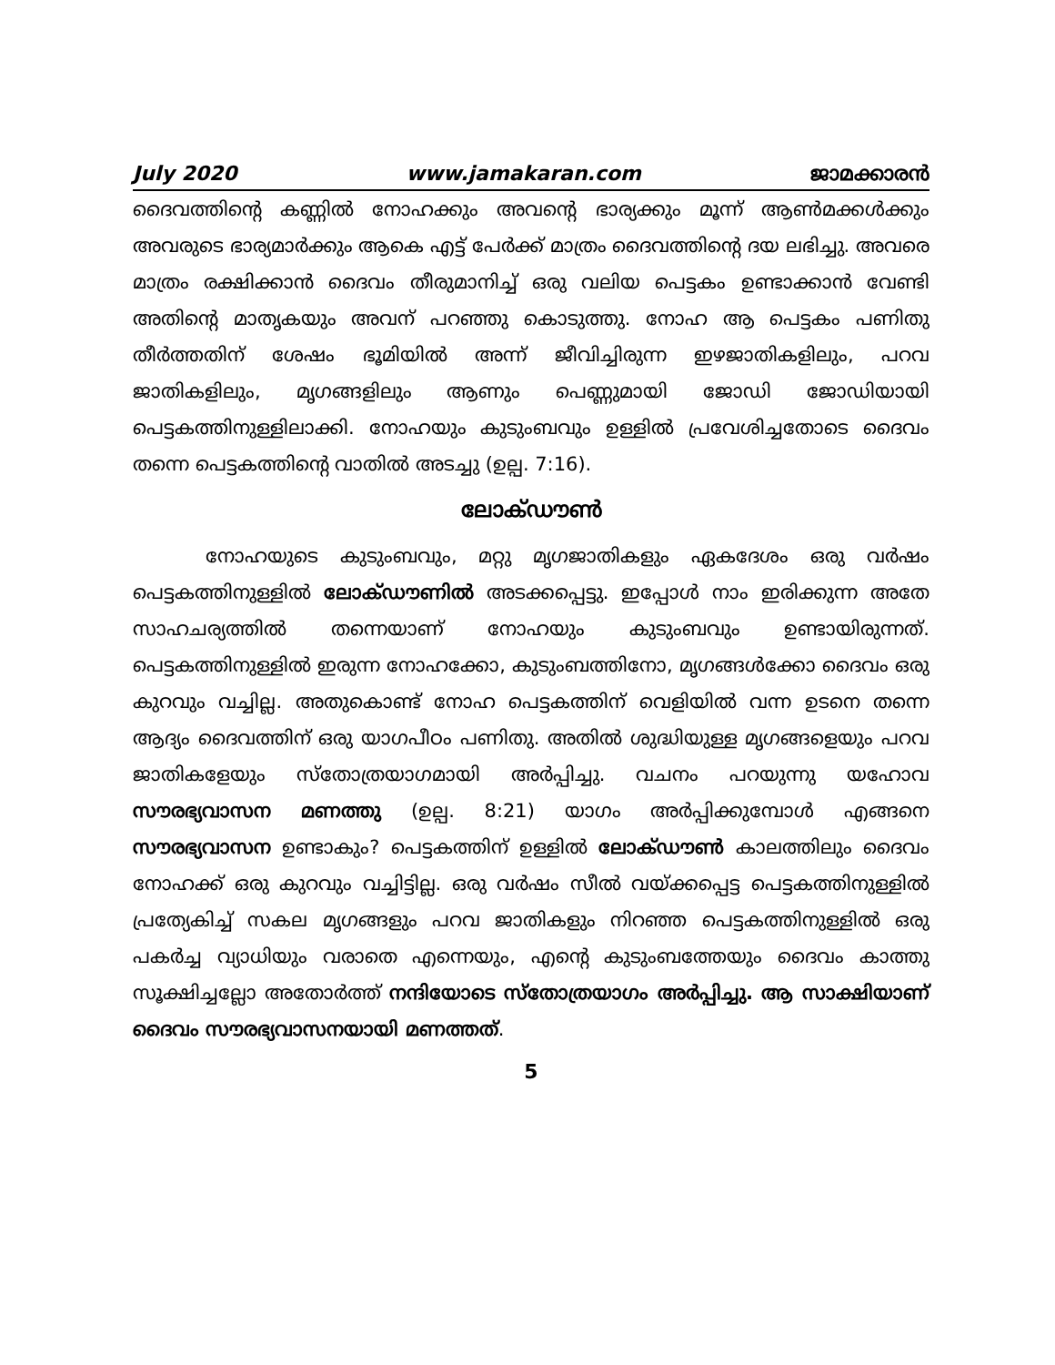July 2020 www.jamakaran.com ജാമക്കാരൻ
ദൈവത്തിന്റെ കണ്ണിൽ നോഹക്കും അവന്റെ ഭാര്യക്കും മൂന്ന് ആൺമക്കൾക്കും അവരുടെ ഭാര്യമാർക്കും ആകെ എട്ട് പേർക്ക് മാത്രം ദൈവത്തിന്റെ ദയ ലഭിച്ചു. അവരെ മാത്രം രക്ഷിക്കാൻ ദൈവം തീരുമാനിച്ച് ഒരു വലിയ പെട്ടകം ഉണ്ടാക്കാൻ വേണ്ടി അതിന്റെ മാതൃകയും അവന് പറഞ്ഞു കൊടുത്തു. നോഹ ആ പെട്ടകം പണിതു തീർത്തതിന് ശേഷം ഭൂമിയിൽ അന്ന് ജീവിച്ചിരുന്ന ഇഴജാതികളിലും, പറവ ജാതികളിലും, മൃഗങ്ങളിലും ആണും പെണ്ണുമായി ജോഡി ജോഡിയായി പെട്ടകത്തിനുള്ളിലാക്കി. നോഹയും കുടുംബവും ഉള്ളിൽ പ്രവേശിച്ചതോടെ ദൈവം തന്നെ പെട്ടകത്തിന്റെ വാതിൽ അടച്ചു (ഉല്പ. 7:16).
ലോക്ഡൗൺ
നോഹയുടെ കുടുംബവും, മറ്റു മൃഗജാതികളും ഏകദേശം ഒരു വർഷം പെട്ടകത്തിനുള്ളിൽ ലോക്ഡൗണിൽ അടക്കപ്പെട്ടു. ഇപ്പോൾ നാം ഇരിക്കുന്ന അതേ സാഹചര്യത്തിൽ തന്നെയാണ് നോഹയും കുടുംബവും ഉണ്ടായിരുന്നത്. പെട്ടകത്തിനുള്ളിൽ ഇരുന്ന നോഹക്കോ, കുടുംബത്തിനോ, മൃഗങ്ങൾക്കോ ദൈവം ഒരു കുറവും വച്ചില്ല. അതുകൊണ്ട് നോഹ പെട്ടകത്തിന് വെളിയിൽ വന്ന ഉടനെ തന്നെ ആദ്യം ദൈവത്തിന് ഒരു യാഗപീഠം പണിതു. അതിൽ ശുദ്ധിയുള്ള മൃഗങ്ങളെയും പറവ ജാതികളേയും സ്തോത്രയാഗമായി അർപ്പിച്ചു. വചനം പറയുന്നു യഹോവ സൗരഭ്യവാസന മണത്തു (ഉല്പ. 8:21) യാഗം അർപ്പിക്കുമ്പോൾ എങ്ങനെ സൗരഭ്യവാസന ഉണ്ടാകും? പെട്ടകത്തിന് ഉള്ളിൽ ലോക്ഡൗൺ കാലത്തിലും ദൈവം നോഹക്ക് ഒരു കുറവും വച്ചിട്ടില്ല. ഒരു വർഷം സീൽ വയ്ക്കപ്പെട്ട പെട്ടകത്തിനുള്ളിൽ പ്രത്യേകിച്ച് സകല മൃഗങ്ങളും പറവ ജാതികളും നിറഞ്ഞ പെട്ടകത്തിനുള്ളിൽ ഒരു പകർച്ച വ്യാധിയും വരാതെ എന്നെയും, എന്റെ കുടുംബത്തേയും ദൈവം കാത്തു സൂക്ഷിച്ചല്ലോ അതോർത്ത് നന്ദിയോടെ സ്തോത്രയാഗം അർപ്പിച്ചു. ആ സാക്ഷിയാണ് ദൈവം സൗരഭ്യവാസനയായി മണത്തത്.
5